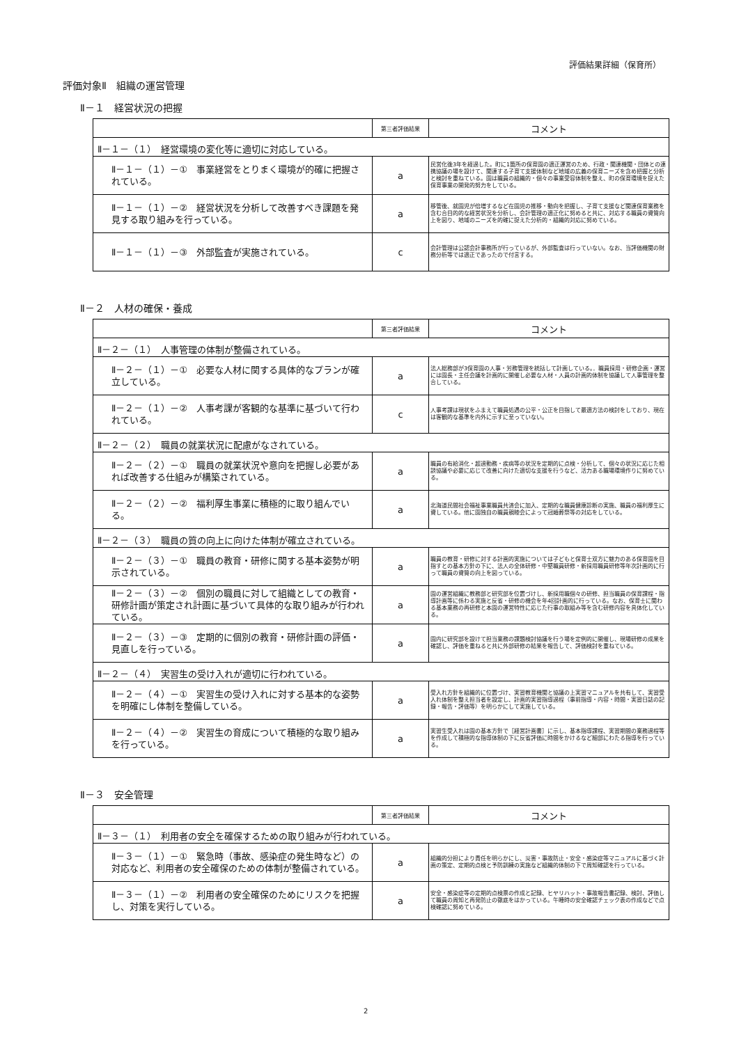評価結果詳細（保育所）
評価対象Ⅱ　組織の運営管理
Ⅱ－１　経営状況の把握
| | 第三者評価結果 | コメント |
| --- | --- | --- |
| Ⅱ－１－（１） 経営環境の変化等に適切に対応している。 | | |
| Ⅱ－１－（１）－① 事業経営をとりまく環境が的確に把握されている。 | a | 民営化後3年を経過した。町に1箇所の保育園の適正運営のため、行政・関連機関・団体との連携協議の場を設けて、関連する子育て支援体制など地域の広義の保育ニーズを含め把握と分析と検討を重ねている。園は職員の組織的・個々の事業受容体制を整え、町の保育環境を捉えた保育事業の開発的努力をしている。 |
| Ⅱ－１－（１）－② 経営状況を分析して改善すべき課題を発見する取り組みを行っている。 | a | 移管後、就園児が倍増するなど在園児の推移・動向を把握し、子育て支援など関連保育業務を含む合目的的な経営状況を分析し、会計管理の適正化に努めると共に、対応する職員の資質向上を図り、地域のニーズを的確に捉えた分析的・組織的対応に努めている。 |
| Ⅱ－１－（１）－③ 外部監査が実施されている。 | c | 会計管理は公認会計事務所が行っているが、外部監査は行っていない。なお、当評価機関の財務分析等では適正であったので付言する。 |
Ⅱ－２　人材の確保・養成
| | 第三者評価結果 | コメント |
| --- | --- | --- |
| Ⅱ－２－（１） 人事管理の体制が整備されている。 | | |
| Ⅱ－２－（１）－① 必要な人材に関する具体的なプランが確立している。 | a | 法人総務部が3保育園の人事・労務管理を統括して計画している。．職員採用・研修企画・運営には園長・主任会議を計画的に開催し必要な人材・人員の計画的体制を協議して人事管理を整合している。 |
| Ⅱ－２－（１）－② 人事考課が客観的な基準に基づいて行われている。 | c | 人事考課は現状をふまえて職員処遇の公平・公正を目指して最適方法の検討をしており、現在は客観的な基準を内外に示すに至っていない。 |
| Ⅱ－２－（２） 職員の就業状況に配慮がなされている。 | | |
| Ⅱ－２－（２）－① 職員の就業状況や意向を把握し必要があれば改善する仕組みが構築されている。 | a | 職員の有給消化・超過勤務・疾病等の状況を定期的に点検・分析して、個々の状況に応じた相談協議や必要に応じて改善に向けた適切な支援を行うなど、活力ある職場環境作りに努めている。 |
| Ⅱ－２－（２）－② 福利厚生事業に積極的に取り組んでいる。 | a | 北海道民間社会福祉事業職員共済会に加入、定期的な職員健康診断の実施、職員の福利厚生に資している。他に園独自の職員親睦会によって冠婚葬祭等の対応をしている。 |
| Ⅱ－２－（３） 職員の質の向上に向けた体制が確立されている。 | | |
| Ⅱ－２－（３）－① 職員の教育・研修に関する基本姿勢が明示されている。 | a | 職員の教育・研修に対する計画的実施については子どもと保育士双方に魅力のある保育園を目指すとの基本方針の下に、法人の全体研修・中堅職員研修・新採用職員研修等年次計画的に行って職員の資質の向上を図っている。 |
| Ⅱ－２－（３）－② 個別の職員に対して組織としての教育・研修計画が策定され計画に基づいて具体的な取り組みが行われている。 | a | 園の運営組織に教務部と研究部を位置づけし、新採用職個々の研修、担当職員の保育課程・指導計画等に係わる実施と反省・研修の機会を年4回計画的に行っている。なお、保育士に関わる基本業務の再研修と本園の運営特性に応じた行事の取組み等を含む研修内容を具体化している。 |
| Ⅱ－２－（３）－③ 定期的に個別の教育・研修計画の評価・見直しを行っている。 | a | 園内に研究部を設けて担当業務の課題検討協議を行う場を定例的に開催し、現場研修の成果を確認し、評価を重ねると共に外部研修の結果を報告して、評価検討を重ねている。 |
| Ⅱ－２－（４） 実習生の受け入れが適切に行われている。 | | |
| Ⅱ－２－（４）－① 実習生の受け入れに対する基本的な姿勢を明確にし体制を整備している。 | a | 受入れ方針を組織的に位置づけ、実習教育機関と協議の上実習マニュアルを共有して、実習受入れ体制を整え担当者を設定し、計画的実習指導過程（事前指導・内容・時間・実習日誌の記録・報告・評価等）を明らかにして実施している。 |
| Ⅱ－２－（４）－② 実習生の育成について積極的な取り組みを行っている。 | a | 実習生受入れは園の基本方針で［経営計画書］に示し、基本指導課程、実習期間の業務過程等を作成して積極的な指導体制の下に反省評価に時間をかけるなど細部にわたる指導を行っている。 |
Ⅱ－３　安全管理
| | 第三者評価結果 | コメント |
| --- | --- | --- |
| Ⅱ－３－（１） 利用者の安全を確保するための取り組みが行われている。 | | |
| Ⅱ－３－（１）－① 緊急時（事故、感染症の発生時など）の対応など、利用者の安全確保のための体制が整備されている。 | a | 組織的分担により責任を明らかにし、災害・事故防止・安全・感染症等マニュアルに基づく計画の策定、定期的点検と予防訓練の実施など組織的体制の下で周知確認を行っている。 |
| Ⅱ－３－（１）－② 利用者の安全確保のためにリスクを把握し、対策を実行している。 | a | 安全・感染症等の定期的点検票の作成と記録、ヒヤリハット・事故報告書記録、検討、評価して職員の周知と再発防止の徹底をはかっている。午睡時の安全確認チェック表の作成などで点検確認に努めている。 |
2